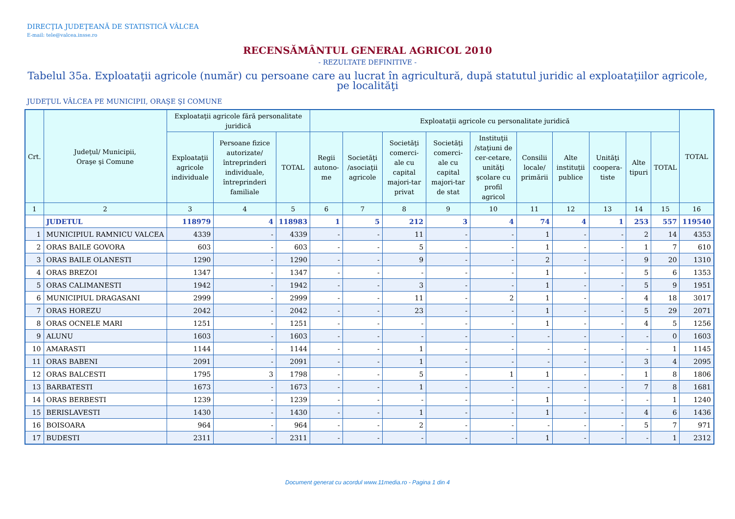DIRECŢIA JUDEŢEANĂ DE STATISTICĂ VÂLCEA
E-mail: tele@valcea.insse.ro
RECENSĂMÂNTUL GENERAL AGRICOL 2010
- REZULTATE DEFINITIVE -
Tabelul 35a. Exploataţii agricole (număr) cu persoane care au lucrat în agricultură, după statutul juridic al exploataţiilor agricole, pe localităţi
JUDEŢUL VÂLCEA PE MUNICIPII, ORAŞE ŞI COMUNE
| Crt. | Judeţul/ Municipii, Oraşe şi Comune | Exploataţii agricole fără personalitate juridică | | | Exploataţii agricole cu personalitate juridică | | | | | | | | | | TOTAL |
| --- | --- | --- | --- | --- | --- | --- | --- | --- | --- | --- | --- | --- | --- | --- | --- |
| | | Exploataţii agricole individuale | Persoane fizice autorizate/ întreprinderi individuale, întreprinderi familiale | TOTAL | Regii autono-me | Societăţi /asociaţii agricole | Societăţi comerci-ale cu capital majori-tar privat | Societăţi comerci-ale cu capital majori-tar de stat | Instituţii /staţiuni de cer-cetare, unităţi şcolare cu profil agricol | Consilii locale/ primării | Alte instituţii publice | Unităţi coopera-tiste | Alte tipuri | TOTAL | |
| 1 | 2 | 3 | 4 | 5 | 6 | 7 | 8 | 9 | 10 | 11 | 12 | 13 | 14 | 15 | 16 |
| | JUDETUL | 118979 | 4 | 118983 | 1 | 5 | 212 | 3 | 4 | 74 | 4 | 1 | 253 | 557 | 119540 |
| 1 | MUNICIPIUL RAMNICU VALCEA | 4339 | - | 4339 | - | - | 11 | - | - | 1 | - | - | 2 | 14 | 4353 |
| 2 | ORAS BAILE GOVORA | 603 | - | 603 | - | - | 5 | - | - | 1 | - | - | 1 | 7 | 610 |
| 3 | ORAS BAILE OLANESTI | 1290 | - | 1290 | - | - | 9 | - | - | 2 | - | - | 9 | 20 | 1310 |
| 4 | ORAS BREZOI | 1347 | - | 1347 | - | - | - | - | - | 1 | - | - | 5 | 6 | 1353 |
| 5 | ORAS CALIMANESTI | 1942 | - | 1942 | - | - | 3 | - | - | 1 | - | - | 5 | 9 | 1951 |
| 6 | MUNICIPIUL DRAGASANI | 2999 | - | 2999 | - | - | 11 | - | 2 | 1 | - | - | 4 | 18 | 3017 |
| 7 | ORAS HOREZU | 2042 | - | 2042 | - | - | 23 | - | - | 1 | - | - | 5 | 29 | 2071 |
| 8 | ORAS OCNELE MARI | 1251 | - | 1251 | - | - | - | - | - | 1 | - | - | 4 | 5 | 1256 |
| 9 | ALUNU | 1603 | - | 1603 | - | - | - | - | - | - | - | - | - | 0 | 1603 |
| 10 | AMARASTI | 1144 | - | 1144 | - | - | 1 | - | - | - | - | - | - | 1 | 1145 |
| 11 | ORAS BABENI | 2091 | - | 2091 | - | - | 1 | - | - | - | - | - | 3 | 4 | 2095 |
| 12 | ORAS BALCESTI | 1795 | 3 | 1798 | - | - | 5 | - | 1 | 1 | - | - | 1 | 8 | 1806 |
| 13 | BARBATESTI | 1673 | - | 1673 | - | - | 1 | - | - | - | - | - | 7 | 8 | 1681 |
| 14 | ORAS BERBESTI | 1239 | - | 1239 | - | - | - | - | - | 1 | - | - | - | 1 | 1240 |
| 15 | BERISLAVESTI | 1430 | - | 1430 | - | - | 1 | - | - | 1 | - | - | 4 | 6 | 1436 |
| 16 | BOISOARA | 964 | - | 964 | - | - | 2 | - | - | - | - | - | 5 | 7 | 971 |
| 17 | BUDESTI | 2311 | - | 2311 | - | - | - | - | - | 1 | - | - | - | 1 | 2312 |
Document generat cu acordul www.11media.ro - Pagina 1 din 4